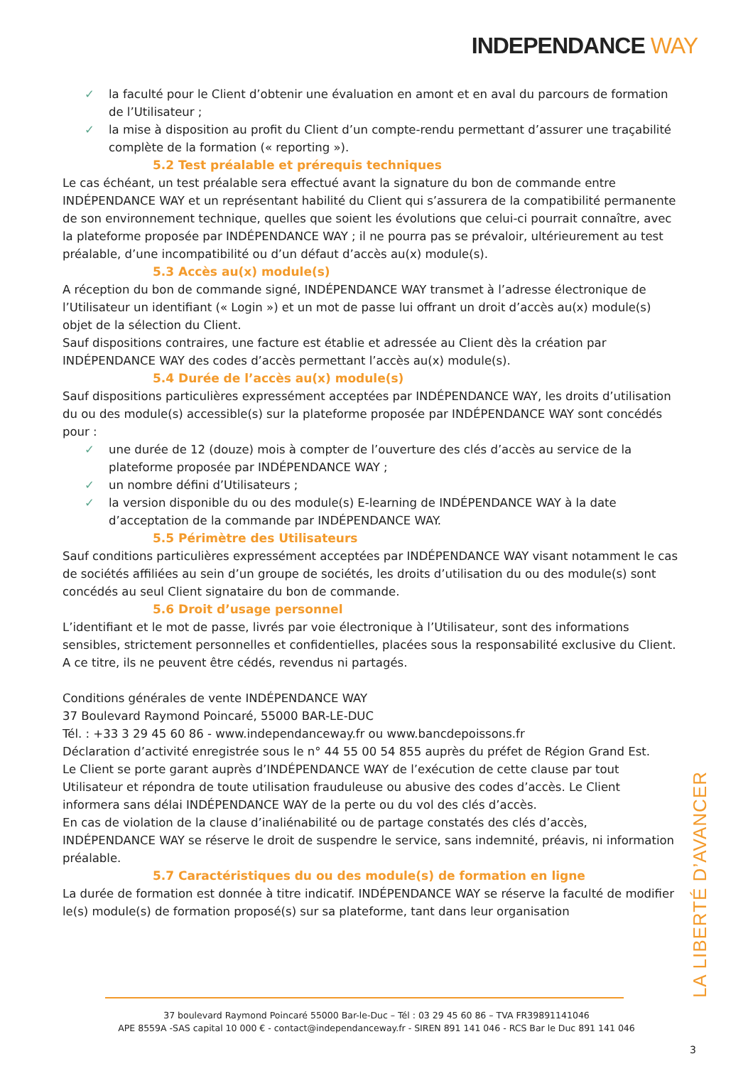INDEPENDANCE WAY
✓ la faculté pour le Client d’obtenir une évaluation en amont et en aval du parcours de formation de l’Utilisateur ;
✓ la mise à disposition au profit du Client d’un compte-rendu permettant d’assurer une traçabilité complète de la formation (« reporting »).
5.2 Test préalable et prérequis techniques
Le cas échéant, un test préalable sera effectué avant la signature du bon de commande entre INDÉPENDANCE WAY et un représentant habilité du Client qui s’assurera de la compatibilité permanente de son environnement technique, quelles que soient les évolutions que celui-ci pourrait connaître, avec la plateforme proposée par INDÉPENDANCE WAY ; il ne pourra pas se prévaloir, ultérieurement au test préalable, d’une incompatibilité ou d’un défaut d’accès au(x) module(s).
5.3 Accès au(x) module(s)
A réception du bon de commande signé, INDÉPENDANCE WAY transmet à l’adresse électronique de l’Utilisateur un identifiant (« Login ») et un mot de passe lui offrant un droit d’accès au(x) module(s) objet de la sélection du Client.
Sauf dispositions contraires, une facture est établie et adressée au Client dès la création par INDÉPENDANCE WAY des codes d’accès permettant l’accès au(x) module(s).
5.4 Durée de l’accès au(x) module(s)
Sauf dispositions particulières expressément acceptées par INDÉPENDANCE WAY, les droits d’utilisation du ou des module(s) accessible(s) sur la plateforme proposée par INDÉPENDANCE WAY sont concédés pour :
✓ une durée de 12 (douze) mois à compter de l’ouverture des clés d’accès au service de la plateforme proposée par INDÉPENDANCE WAY ;
✓ un nombre défini d’Utilisateurs ;
✓ la version disponible du ou des module(s) E-learning de INDÉPENDANCE WAY à la date d’acceptation de la commande par INDÉPENDANCE WAY.
5.5 Périmètre des Utilisateurs
Sauf conditions particulières expressément acceptées par INDÉPENDANCE WAY visant notamment le cas de sociétés affiliées au sein d’un groupe de sociétés, les droits d’utilisation du ou des module(s) sont concédés au seul Client signataire du bon de commande.
5.6 Droit d’usage personnel
L’identifiant et le mot de passe, livrés par voie électronique à l’Utilisateur, sont des informations sensibles, strictement personnelles et confidentielles, placées sous la responsabilité exclusive du Client. A ce titre, ils ne peuvent être cédés, revendus ni partagés.
Conditions générales de vente INDÉPENDANCE WAY
37 Boulevard Raymond Poincaré, 55000 BAR-LE-DUC
Tél. : +33 3 29 45 60 86 - www.independanceway.fr ou www.bancdepoissons.fr
Déclaration d’activité enregistrée sous le n° 44 55 00 54 855 auprès du préfet de Région Grand Est.
Le Client se porte garant auprès d’INDÉPENDANCE WAY de l’exécution de cette clause par tout Utilisateur et répondra de toute utilisation frauduleuse ou abusive des codes d’accès. Le Client informera sans délai INDÉPENDANCE WAY de la perte ou du vol des clés d’accès.
En cas de violation de la clause d’inaliénabilité ou de partage constatés des clés d’accès, INDÉPENDANCE WAY se réserve le droit de suspendre le service, sans indemnité, préavis, ni information préalable.
5.7 Caractéristiques du ou des module(s) de formation en ligne
La durée de formation est donnée à titre indicatif. INDÉPENDANCE WAY se réserve la faculté de modifier le(s) module(s) de formation proposé(s) sur sa plateforme, tant dans leur organisation
LA LIBERTÉ D’AVANCER
37 boulevard Raymond Poincaré 55000 Bar-le-Duc – Tél : 03 29 45 60 86 – TVA FR39891141046
APE 8559A -SAS capital 10 000 € - contact@independanceway.fr - SIREN 891 141 046 - RCS Bar le Duc 891 141 046
3